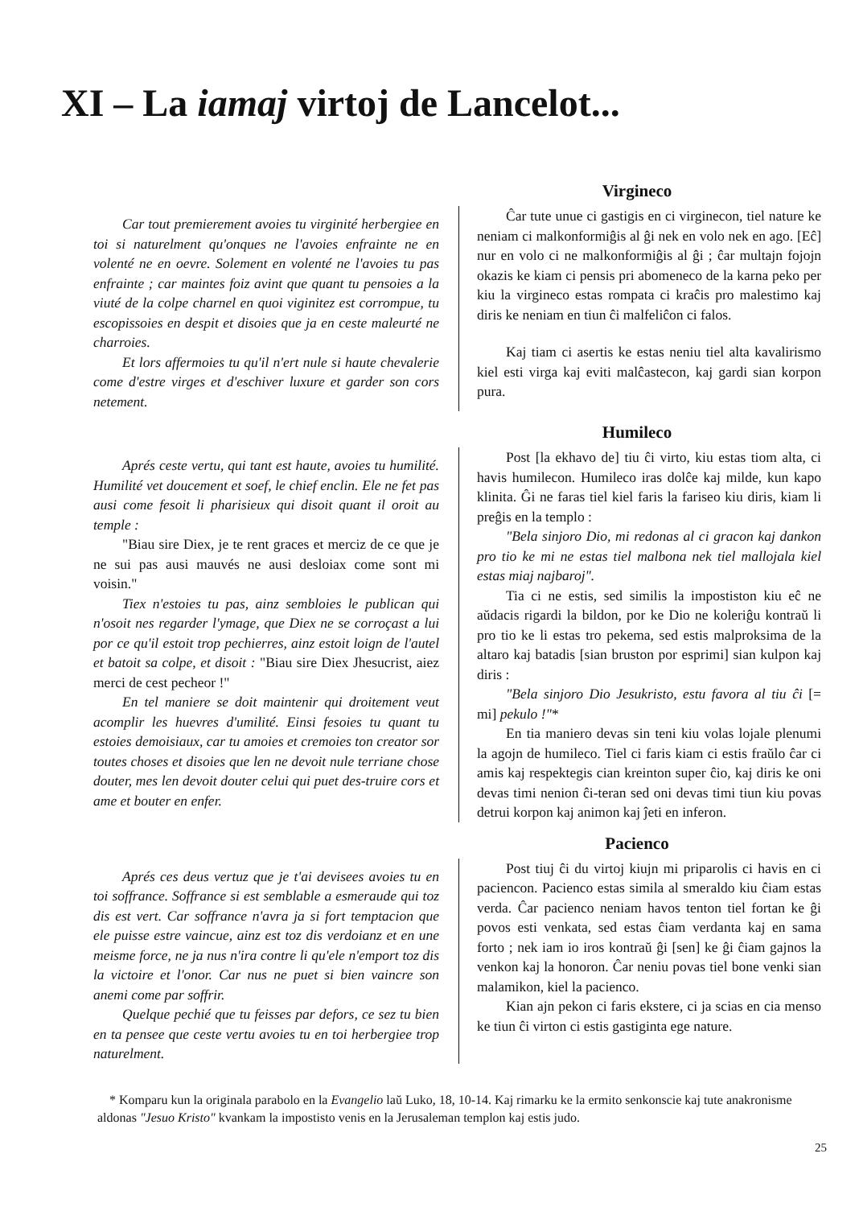XI – La iamaj virtoj de Lancelot...
Virgineco
Car tout premierement avoies tu virginité herbergiee en toi si naturelment qu'onques ne l'avoies enfrainte ne en volenté ne en oevre. Solement en volenté ne l'avoies tu pas enfrainte ; car maintes foiz avint que quant tu pensoies a la viuté de la colpe charnel en quoi viginitez est corrompue, tu escopissoies en despit et disoies que ja en ceste maleurté ne charroies.
Et lors affermoies tu qu'il n'ert nule si haute chevalerie come d'estre virges et d'eschiver luxure et garder son cors netement.
Ĉar tute unue ci gastigis en ci virginecon, tiel nature ke neniam ci malkonformiĝis al ĝi nek en volo nek en ago. [Eĉ] nur en volo ci ne malkonformiĝis al ĝi ; ĉar multajn fojojn okazis ke kiam ci pensis pri abomeneco de la karna peko per kiu la virgineco estas rompata ci kraĉis pro malestimo kaj diris ke neniam en tiun ĉi malfeliĉon ci falos.
Kaj tiam ci asertis ke estas neniu tiel alta kavalirismo kiel esti virga kaj eviti malĉastecon, kaj gardi sian korpon pura.
Humileco
Aprés ceste vertu, qui tant est haute, avoies tu humilité. Humilité vet doucement et soef, le chief enclin. Ele ne fet pas ausi come fesoit li pharisieux qui disoit quant il oroit au temple :
"Biau sire Diex, je te rent graces et merciz de ce que je ne sui pas ausi mauvés ne ausi desloiax come sont mi voisin."
Tiex n'estoies tu pas, ainz sembloies le publican qui n'osoit nes regarder l'ymage, que Diex ne se corroçast a lui por ce qu'il estoit trop pechierres, ainz estoit loign de l'autel et batoit sa colpe, et disoit : "Biau sire Diex Jhesucrist, aiez merci de cest pecheor !"
En tel maniere se doit maintenir qui droitement veut acomplir les huevres d'umilité. Einsi fesoies tu quant tu estoies demoisiaux, car tu amoies et cremoies ton creator sor toutes choses et disoies que len ne devoit nule terriane chose douter, mes len devoit douter celui qui puet des-truire cors et ame et bouter en enfer.
Post [la ekhavo de] tiu ĉi virto, kiu estas tiom alta, ci havis humilecon. Humileco iras dolĉe kaj milde, kun kapo klinita. Ĝi ne faras tiel kiel faris la fariseo kiu diris, kiam li preĝis en la templo :
"Bela sinjoro Dio, mi redonas al ci gracon kaj dankon pro tio ke mi ne estas tiel malbona nek tiel mallojala kiel estas miaj najbaroj".
Tia ci ne estis, sed similis la impostiston kiu eĉ ne aŭdacis rigardi la bildon, por ke Dio ne koleriĝu kontraŭ li pro tio ke li estas tro pekema, sed estis malproksima de la altaro kaj batadis [sian bruston por esprimi] sian kulpon kaj diris :
"Bela sinjoro Dio Jesukristo, estu favora al tiu ĉi [= mi] pekulo !"*
En tia maniero devas sin teni kiu volas lojale plenumi la agojn de humileco. Tiel ci faris kiam ci estis fraŭlo ĉar ci amis kaj respektegis cian kreinton super ĉio, kaj diris ke oni devas timi nenion ĉi-teran sed oni devas timi tiun kiu povas detrui korpon kaj animon kaj ĵeti en inferon.
Pacienco
Aprés ces deus vertuz que je t'ai devisees avoies tu en toi soffrance. Soffrance si est semblable a esmeraude qui toz dis est vert. Car soffrance n'avra ja si fort temptacion que ele puisse estre vaincue, ainz est toz dis verdoianz et en une meisme force, ne ja nus n'ira contre li qu'ele n'emport toz dis la victoire et l'onor. Car nus ne puet si bien vaincre son anemi come par soffrir.
Quelque pechié que tu feisses par defors, ce sez tu bien en ta pensee que ceste vertu avoies tu en toi herbergiee trop naturelment.
Post tiuj ĉi du virtoj kiujn mi priparolis ci havis en ci paciencon. Pacienco estas simila al smeraldo kiu ĉiam estas verda. Ĉar pacienco neniam havos tenton tiel fortan ke ĝi povos esti venkata, sed estas ĉiam verdanta kaj en sama forto ; nek iam io iros kontraŭ ĝi [sen] ke ĝi ĉiam gajnos la venkon kaj la honoron. Ĉar neniu povas tiel bone venki sian malamikon, kiel la pacienco.
Kian ajn pekon ci faris ekstere, ci ja scias en cia menso ke tiun ĉi virton ci estis gastiginta ege nature.
* Komparu kun la originala parabolo en la Evangelio laŭ Luko, 18, 10-14. Kaj rimarku ke la ermito senkonscie kaj tute anakronisme aldonas "Jesuo Kristo" kvankam la impostisto venis en la Jerusaleman templon kaj estis judo.
25